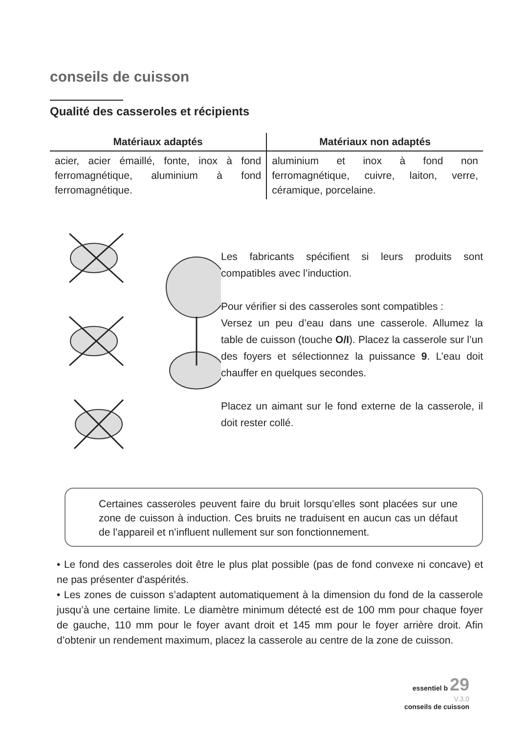conseils de cuisson
Qualité des casseroles et récipients
| Matériaux adaptés | Matériaux non adaptés |
| --- | --- |
| acier, acier émaillé, fonte, inox à fond ferromagnétique, aluminium à fond ferromagnétique. | aluminium et inox à fond non ferromagnétique, cuivre, laiton, verre, céramique, porcelaine. |
Les fabricants spécifient si leurs produits sont compatibles avec l’induction.
Pour vérifier si des casseroles sont compatibles :
Versez un peu d’eau dans une casserole. Allumez la table de cuisson (touche O/I). Placez la casserole sur l’un des foyers et sélectionnez la puissance 9. L’eau doit chauffer en quelques secondes.
Placez un aimant sur le fond externe de la casserole, il doit rester collé.
Certaines casseroles peuvent faire du bruit lorsqu’elles sont placées sur une zone de cuisson à induction. Ces bruits ne traduisent en aucun cas un défaut de l’appareil et n’influent nullement sur son fonctionnement.
• Le fond des casseroles doit être le plus plat possible (pas de fond convexe ni concave) et ne pas présenter d'aspérités.
• Les zones de cuisson s’adaptent automatiquement à la dimension du fond de la casserole jusqu’à une certaine limite. Le diamètre minimum détecté est de 100 mm pour chaque foyer de gauche, 110 mm pour le foyer avant droit et 145 mm pour le foyer arrière droit. Afin d’obtenir un rendement maximum, placez la casserole au centre de la zone de cuisson.
essentiel b 29
V.3.0
conseils de cuisson